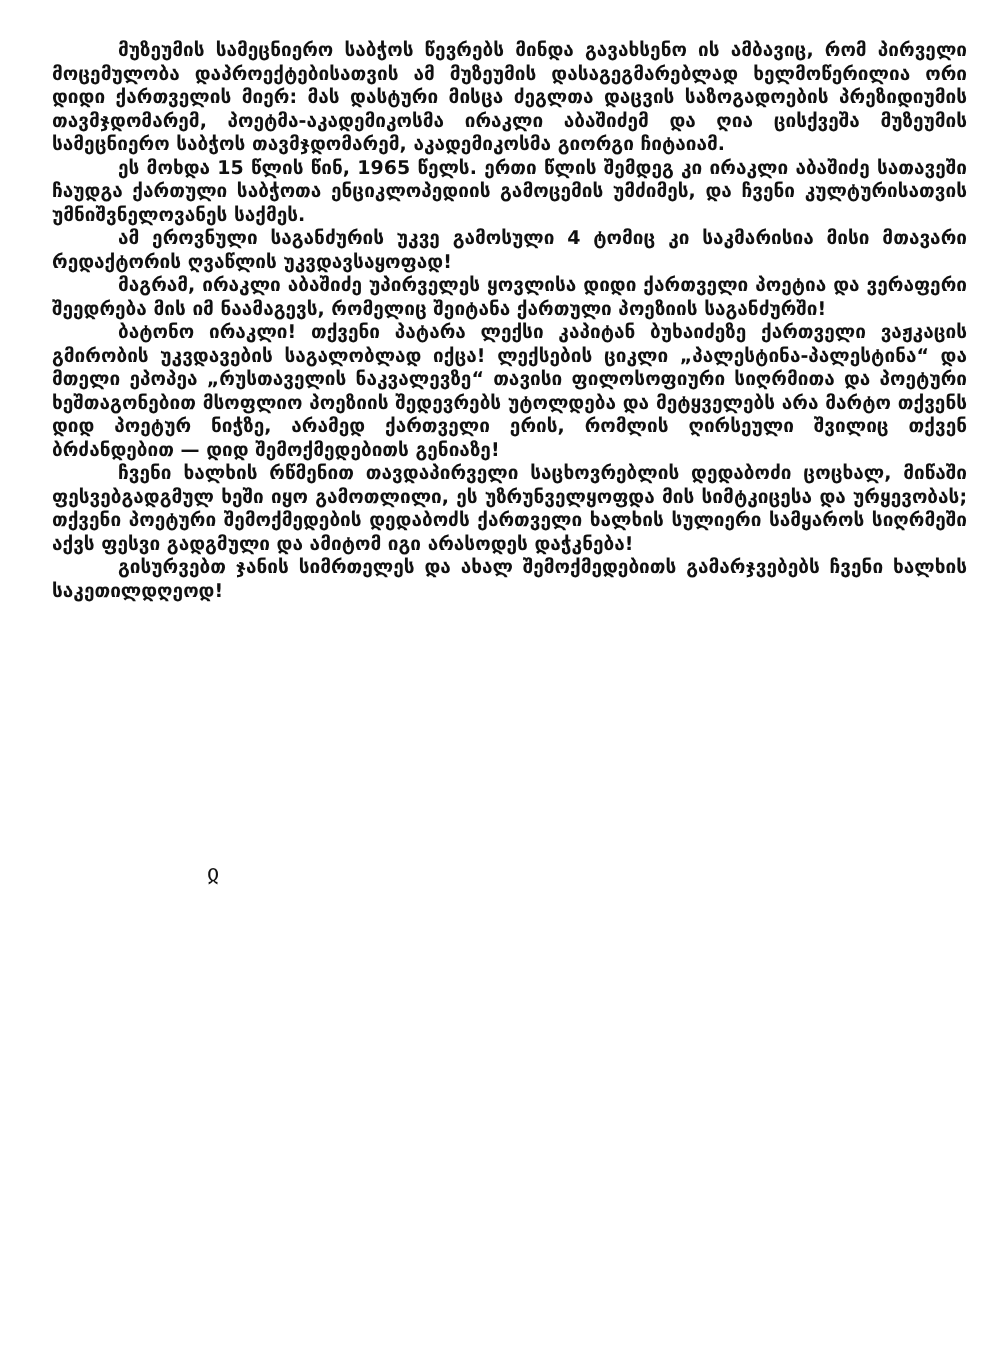მუზეუმის სამეცნიერო საბჭოს წევრებს მინდა გავახსენო ის ამბავიც, რომ პირველი მოცემულობა დაპროექტებისათვის ამ მუზეუმის დასაგეგმარებლად ხელმოწერილია ორი დიდი ქართველის მიერ: მას დასტური მისცა ძეგლთა დაცვის საზოგადოების პრეზიდიუმის თავმჯდომარემ, პოეტმა-აკადემიკოსმა ირაკლი აბაშიძემ და ღია ცისქვეშა მუზეუმის სამეცნიერო საბჭოს თავმჯდომარემ, აკადემიკოსმა გიორგი ჩიტაიამ.
ეს მოხდა 15 წლის წინ, 1965 წელს. ერთი წლის შემდეგ კი ირაკლი აბაშიძე სათავეში ჩაუდგა ქართული საბჭოთა ენციკლოპედიის გამოცემის უმძიმეს, და ჩვენი კულტურისათვის უმნიშვნელოვანეს საქმეს.
ამ ეროვნული საგანძურის უკვე გამოსული 4 ტომიც კი საკმარისია მისი მთავარი რედაქტორის ღვაწლის უკვდავსაყოფად!
მაგრამ, ირაკლი აბაშიძე უპირველეს ყოვლისა დიდი ქართველი პოეტია და ვერაფერი შეედრება მის იმ ნაამაგევს, რომელიც შეიტანა ქართული პოეზიის საგანძურში!
ბატონო ირაკლი! თქვენი პატარა ლექსი კაპიტან ბუხაიძეზე ქართველი ვაჟკაცის გმირობის უკვდავების საგალობლად იქცა! ლექსების ციკლი „პალესტინა-პალესტინა“ და მთელი ეპოპეა „რუსთაველის ნაკვალევზე“ თავისი ფილოსოფიური სიღრმითა და პოეტური ხეშთაგონებით მსოფლიო პოეზიის შედევრებს უტოლდება და მეტყველებს არა მარტო თქვენს დიდ პოეტურ ნიჭზე, არამედ ქართველი ერის, რომლის ღირსეული შვილიც თქვენ ბრძანდებით — დიდ შემოქმედებითს გენიაზე!
ჩვენი ხალხის რწმენით თავდაპირველი საცხოვრებლის დედაბოძი ცოცხალ, მიწაში ფესვებგადგმულ ხეში იყო გამოთლილი, ეს უზრუნველყოფდა მის სიმტკიცესა და ურყევობას; თქვენი პოეტური შემოქმედების დედაბოძს ქართველი ხალხის სულიერი სამყაროს სიღრმეში აქვს ფესვი გადგმული და ამიტომ იგი არასოდეს დაჭკნება!
გისურვებთ ჯანის სიმრთელეს და ახალ შემოქმედებითს გამარჯვებებს ჩვენი ხალხის საკეთილდღეოდ!
ჲ